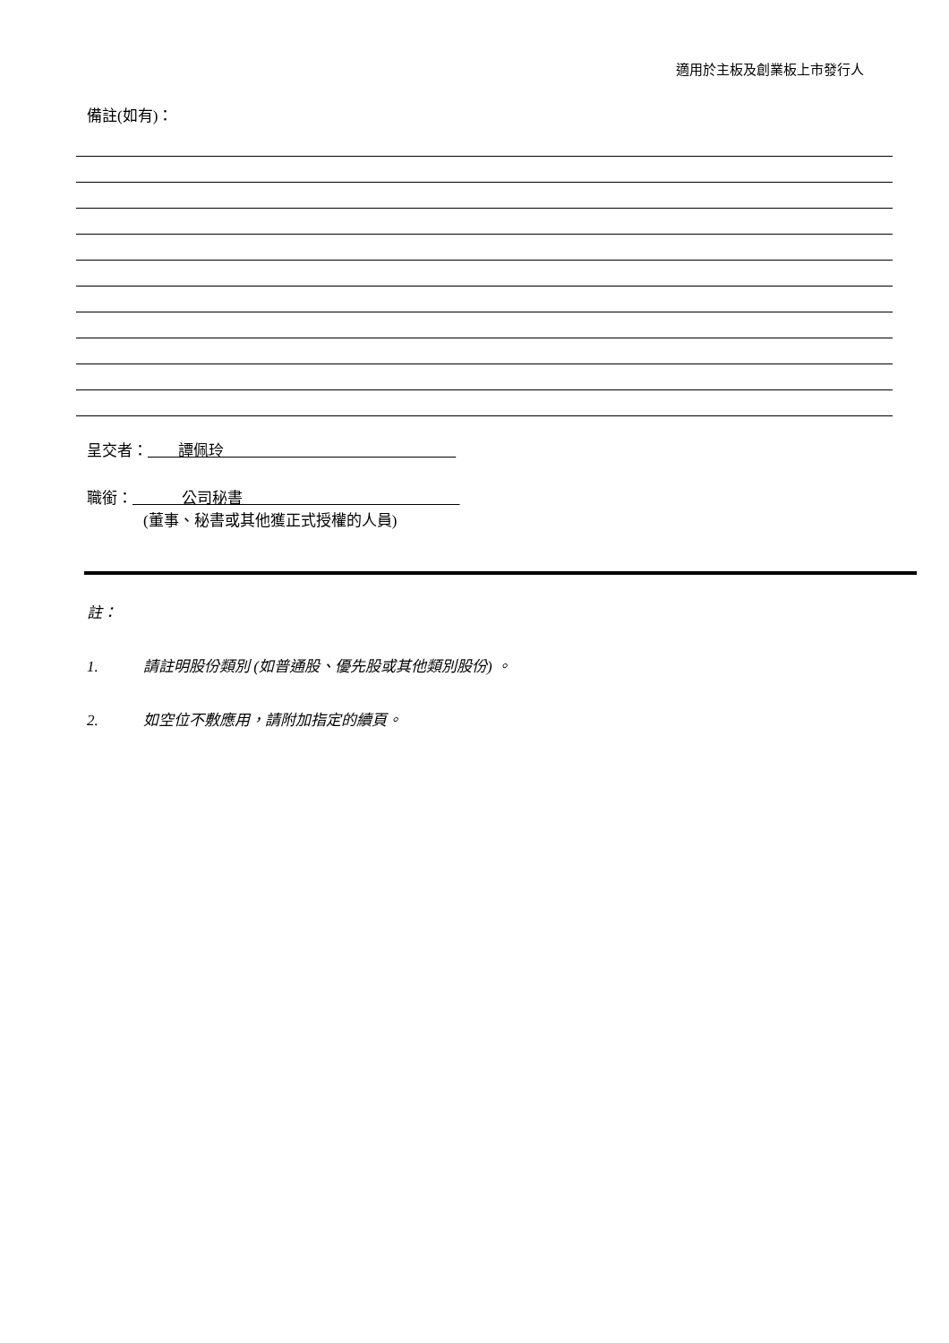適用於主板及創業板上市發行人
備註(如有)：
呈交者： 譚佩玲
職銜： 公司秘書
(董事、秘書或其他獲正式授權的人員)
註：
1. 請註明股份類別 (如普通股、優先股或其他類別股份) 。
2. 如空位不敷應用，請附加指定的續頁。